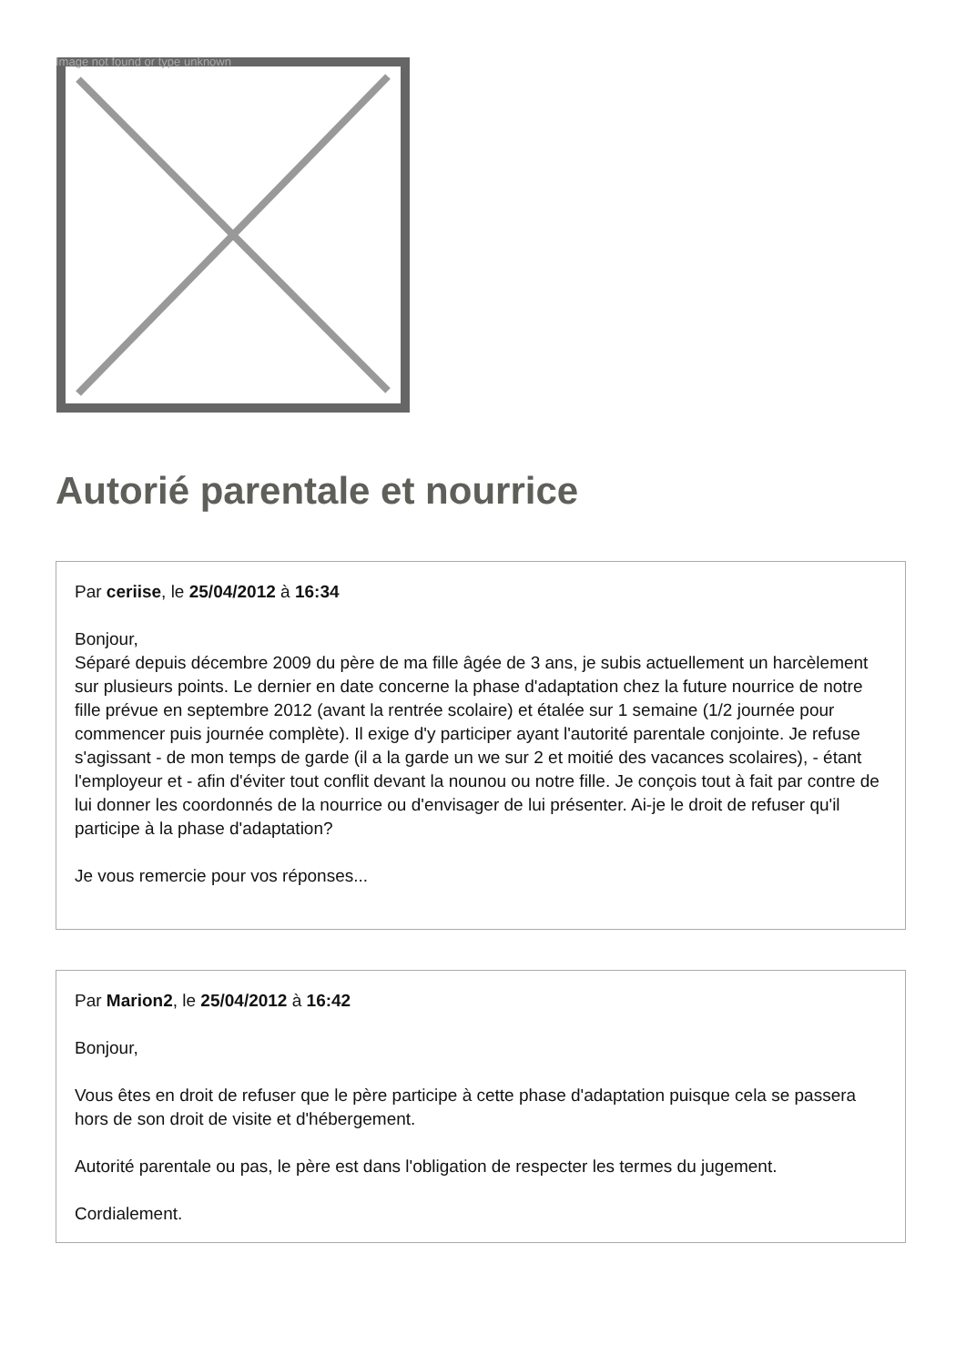Image not found or type unknown
Autorié parentale et nourrice
Par ceriise, le 25/04/2012 à 16:34
Bonjour,
Séparé depuis décembre 2009 du père de ma fille âgée de 3 ans, je subis actuellement un harcèlement sur plusieurs points. Le dernier en date concerne la phase d'adaptation chez la future nourrice de notre fille prévue en septembre 2012 (avant la rentrée scolaire) et étalée sur 1 semaine (1/2 journée pour commencer puis journée complète). Il exige d'y participer ayant l'autorité parentale conjointe. Je refuse s'agissant - de mon temps de garde (il a la garde un we sur 2 et moitié des vacances scolaires), - étant l'employeur et - afin d'éviter tout conflit devant la nounou ou notre fille. Je conçois tout à fait par contre de lui donner les coordonnés de la nourrice ou d'envisager de lui présenter. Ai-je le droit de refuser qu'il participe à la phase d'adaptation?
Je vous remercie pour vos réponses...
Par Marion2, le 25/04/2012 à 16:42
Bonjour,
Vous êtes en droit de refuser que le père participe à cette phase d'adaptation puisque cela se passera hors de son droit de visite et d'hébergement.
Autorité parentale ou pas, le père est dans l'obligation de respecter les termes du jugement.
Cordialement.